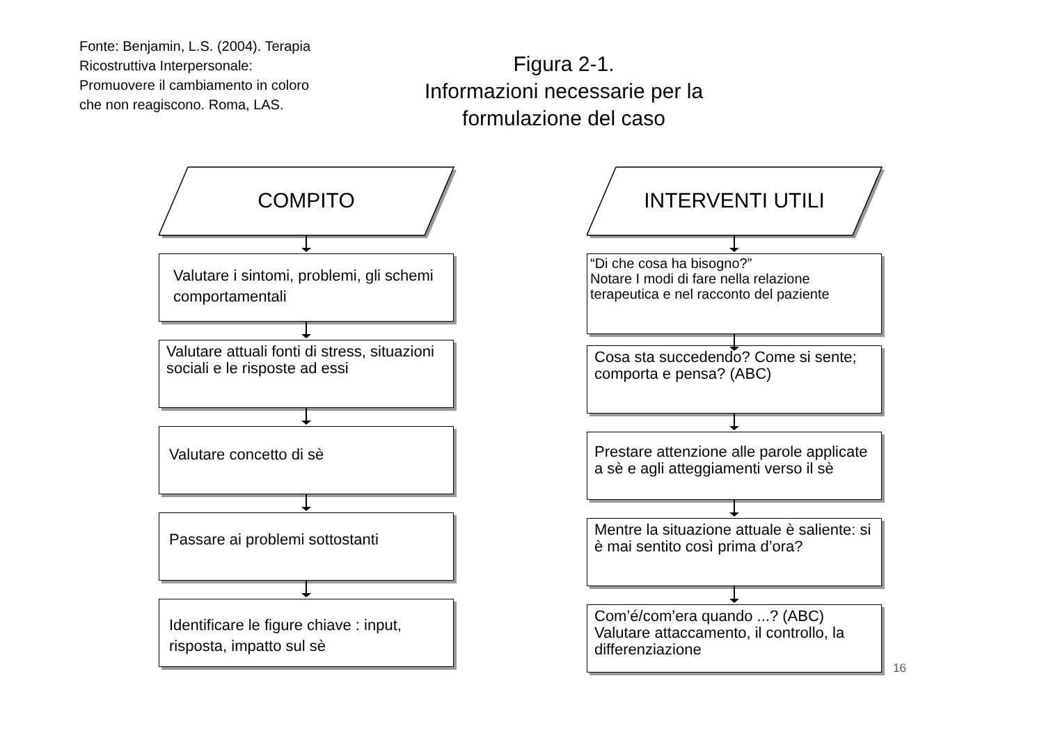Fonte: Benjamin, L.S. (2004). Terapia Ricostruttiva Interpersonale: Promuovere il cambiamento in coloro che non reagiscono. Roma, LAS.
Figura 2-1.
Informazioni necessarie per la formulazione del caso
COMPITO
Valutare i sintomi, problemi, gli schemi comportamentali
Valutare attuali fonti di stress, situazioni sociali e le risposte ad essi
Valutare concetto di sè
Passare ai problemi sottostanti
Identificare le figure chiave : input, risposta, impatto sul sè
INTERVENTI UTILI
“Di che cosa ha bisogno?”
Notare I modi di fare nella relazione terapeutica e nel racconto del paziente
Cosa sta succedendo? Come si sente; comporta e pensa? (ABC)
Prestare attenzione alle parole applicate a sè e agli atteggiamenti verso il sè
Mentre la situazione attuale è saliente: si è mai sentito così prima d’ora?
Com’é/com’era quando ...? (ABC)
Valutare attaccamento, il controllo, la differenziazione
16